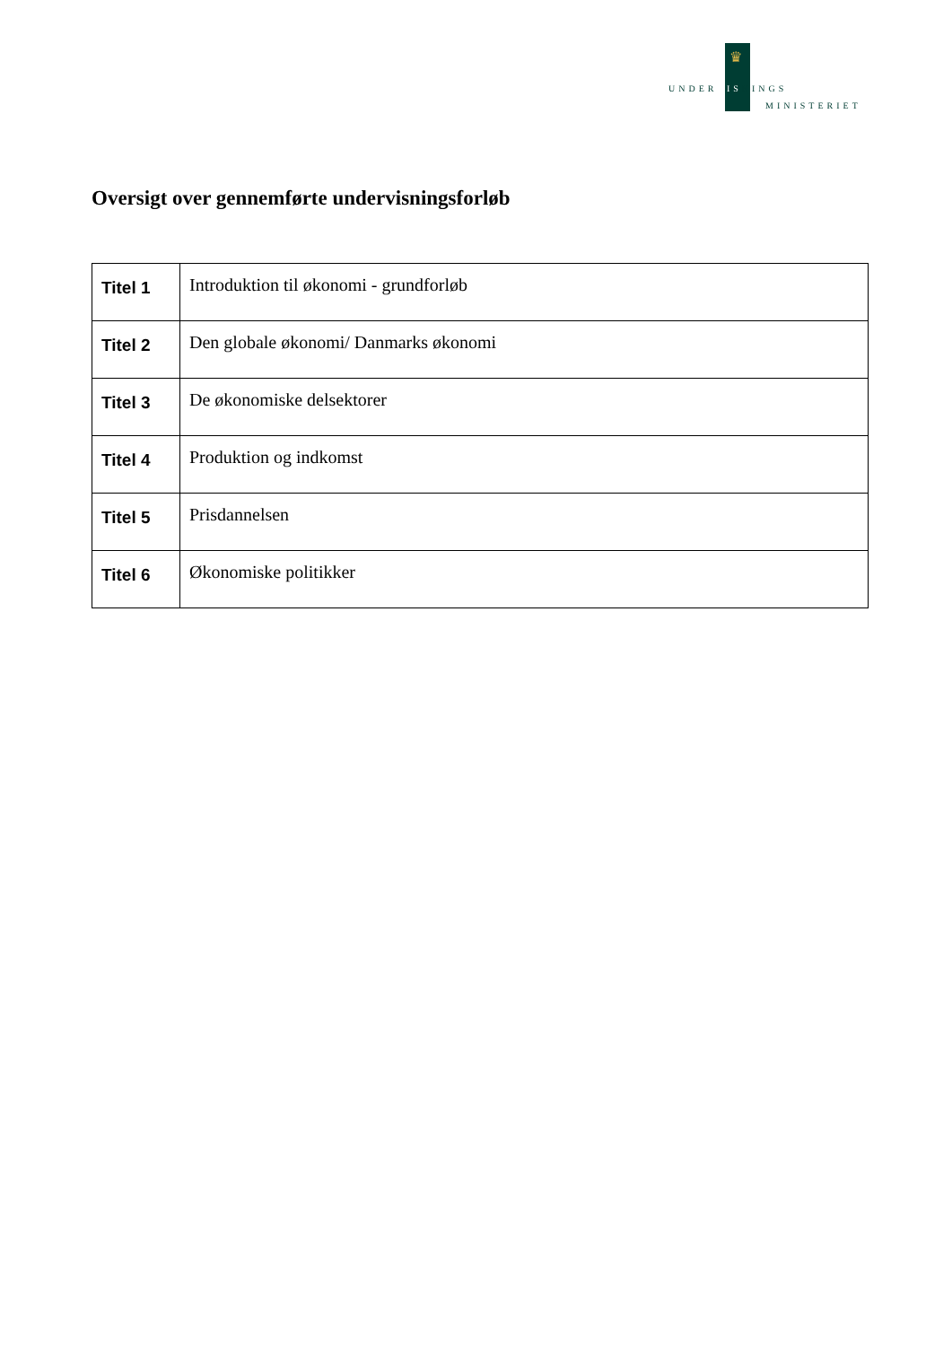♛
UNDERVISNINGS
MINISTERIET
Oversigt over gennemførte undervisningsforløb
| Titel 1 | Introduktion til økonomi - grundforløb |
| Titel 2 | Den globale økonomi/ Danmarks økonomi |
| Titel 3 | De økonomiske delsektorer |
| Titel 4 | Produktion og indkomst |
| Titel 5 | Prisdannelsen |
| Titel 6 | Økonomiske politikker |